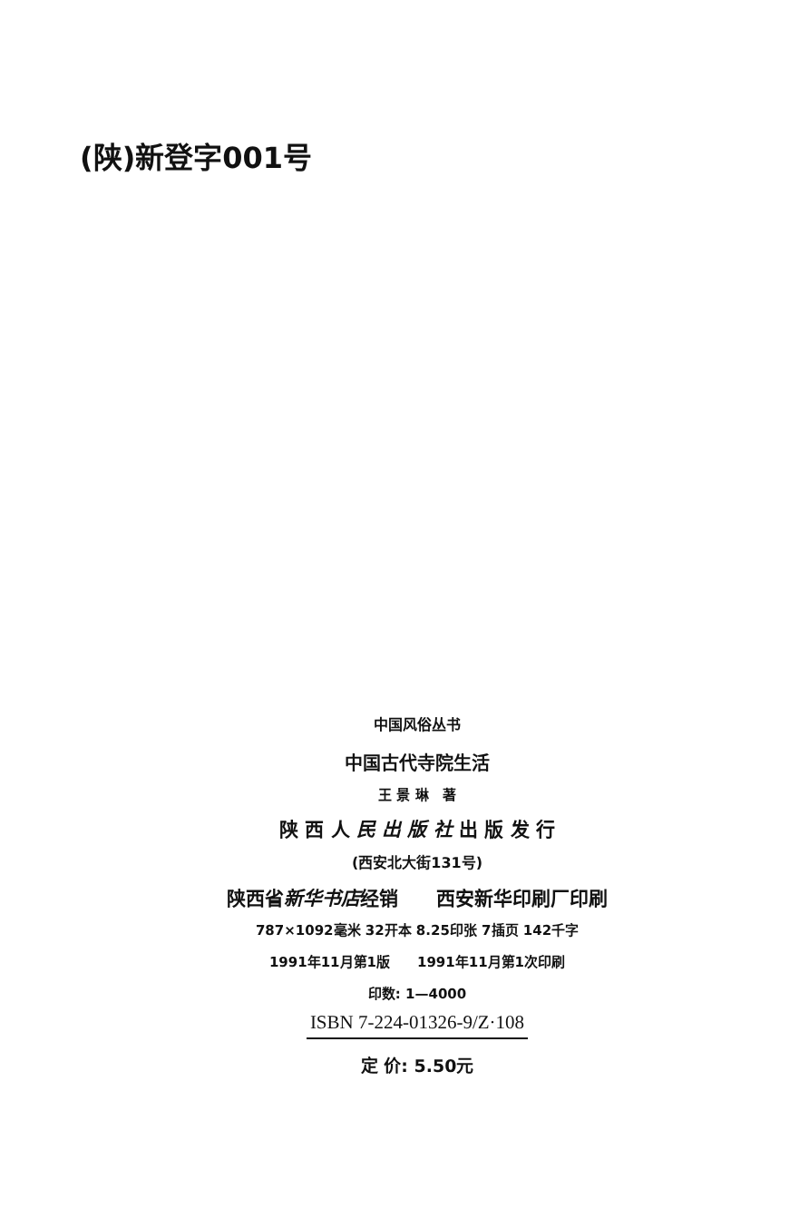(陕)新登字001号
中国风俗丛书
中国古代寺院生活
王 景 琳　著
陕 西 人 民 出 版 社 出 版 发 行
(西安北大街131号)
陕西省新华书店经销　　西安新华印刷厂印刷
787×1092毫米 32开本 8.25印张 7插页 142千字
1991年11月第1版　　1991年11月第1次印刷
印数: 1—4000
ISBN 7-224-01326-9/Z·108
定 价: 5.50元